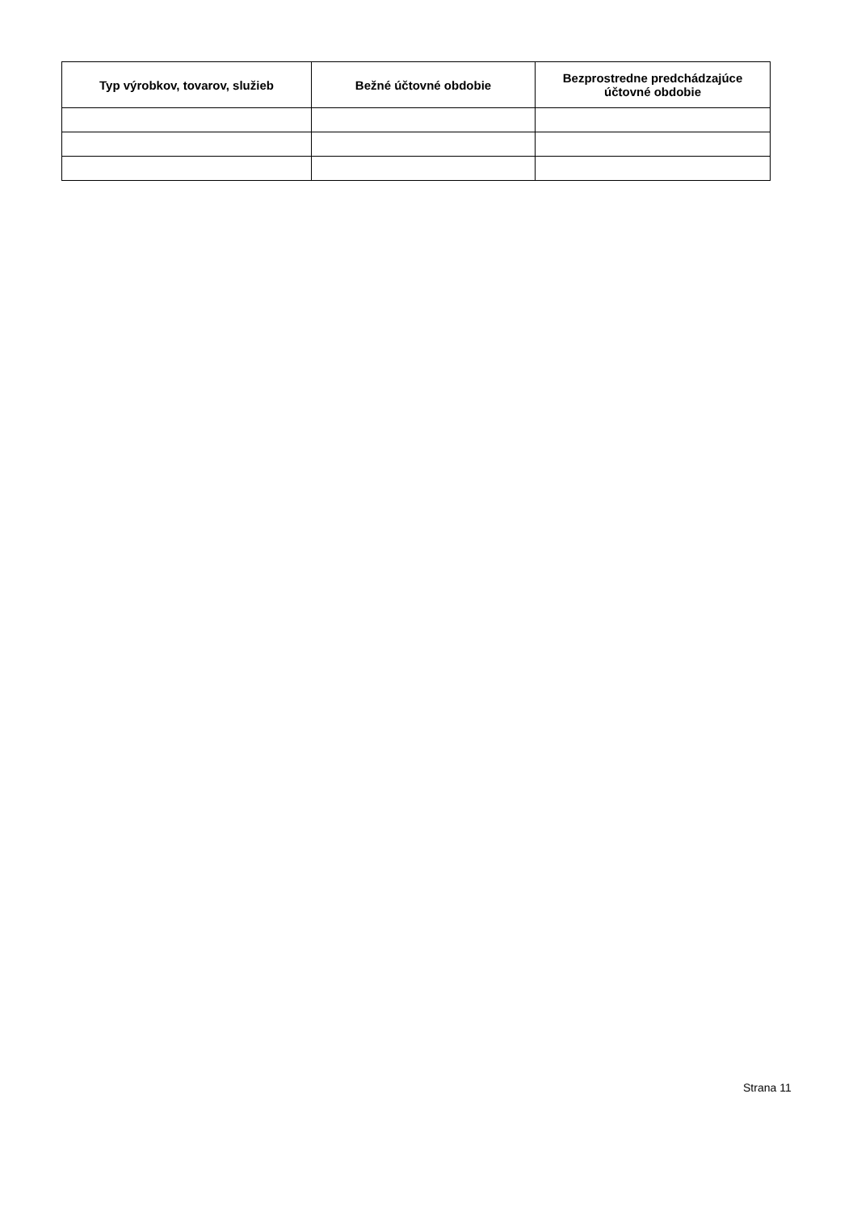| Typ výrobkov, tovarov, služieb | Bežné účtovné obdobie | Bezprostredne predchádzajúce účtovné obdobie |
| --- | --- | --- |
Strana 11